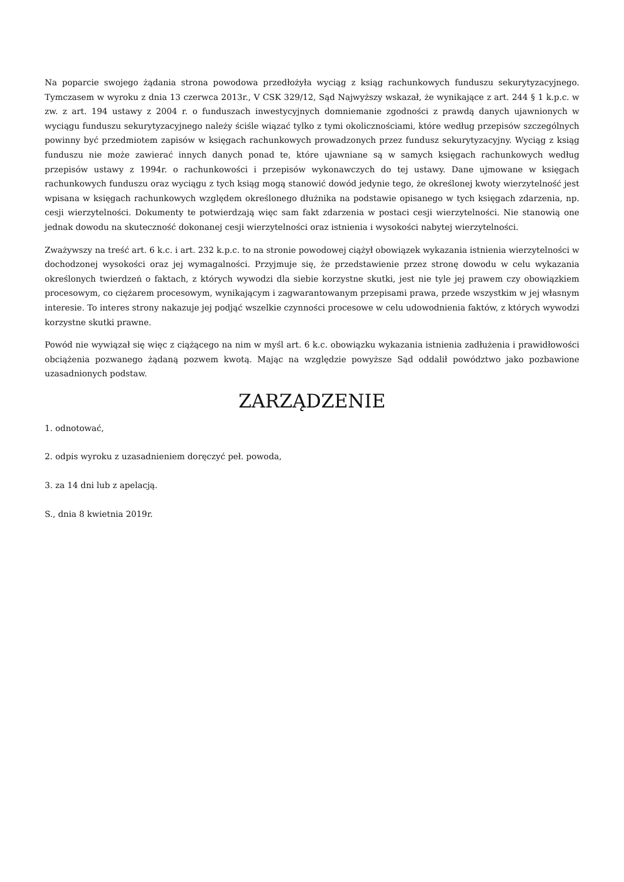Na poparcie swojego żądania strona powodowa przedłożyła wyciąg z ksiąg rachunkowych funduszu sekurytyzacyjnego. Tymczasem w wyroku z dnia 13 czerwca 2013r., V CSK 329/12, Sąd Najwyższy wskazał, że wynikające z art. 244 § 1 k.p.c. w zw. z art. 194 ustawy z 2004 r. o funduszach inwestycyjnych domniemanie zgodności z prawdą danych ujawnionych w wyciągu funduszu sekurytyzacyjnego należy ściśle wiązać tylko z tymi okolicznościami, które według przepisów szczególnych powinny być przedmiotem zapisów w księgach rachunkowych prowadzonych przez fundusz sekurytyzacyjny. Wyciąg z ksiąg funduszu nie może zawierać innych danych ponad te, które ujawniane są w samych księgach rachunkowych według przepisów ustawy z 1994r. o rachunkowości i przepisów wykonawczych do tej ustawy. Dane ujmowane w księgach rachunkowych funduszu oraz wyciągu z tych ksiąg mogą stanowić dowód jedynie tego, że określonej kwoty wierzytelność jest wpisana w księgach rachunkowych względem określonego dłużnika na podstawie opisanego w tych księgach zdarzenia, np. cesji wierzytelności. Dokumenty te potwierdzają więc sam fakt zdarzenia w postaci cesji wierzytelności. Nie stanowią one jednak dowodu na skuteczność dokonanej cesji wierzytelności oraz istnienia i wysokości nabytej wierzytelności.
Zważywszy na treść art. 6 k.c. i art. 232 k.p.c. to na stronie powodowej ciążył obowiązek wykazania istnienia wierzytelności w dochodzonej wysokości oraz jej wymagalności. Przyjmuje się, że przedstawienie przez stronę dowodu w celu wykazania określonych twierdzeń o faktach, z których wywodzi dla siebie korzystne skutki, jest nie tyle jej prawem czy obowiązkiem procesowym, co ciężarem procesowym, wynikającym i zagwarantowanym przepisami prawa, przede wszystkim w jej własnym interesie. To interes strony nakazuje jej podjąć wszelkie czynności procesowe w celu udowodnienia faktów, z których wywodzi korzystne skutki prawne.
Powód nie wywiązał się więc z ciążącego na nim w myśl art. 6 k.c. obowiązku wykazania istnienia zadłużenia i prawidłowości obciążenia pozwanego żądaną pozwem kwotą. Mając na względzie powyższe Sąd oddalił powództwo jako pozbawione uzasadnionych podstaw.
ZARZĄDZENIE
1. odnotować,
2. odpis wyroku z uzasadnieniem doręczyć peł. powoda,
3. za 14 dni lub z apelacją.
S., dnia 8 kwietnia 2019r.